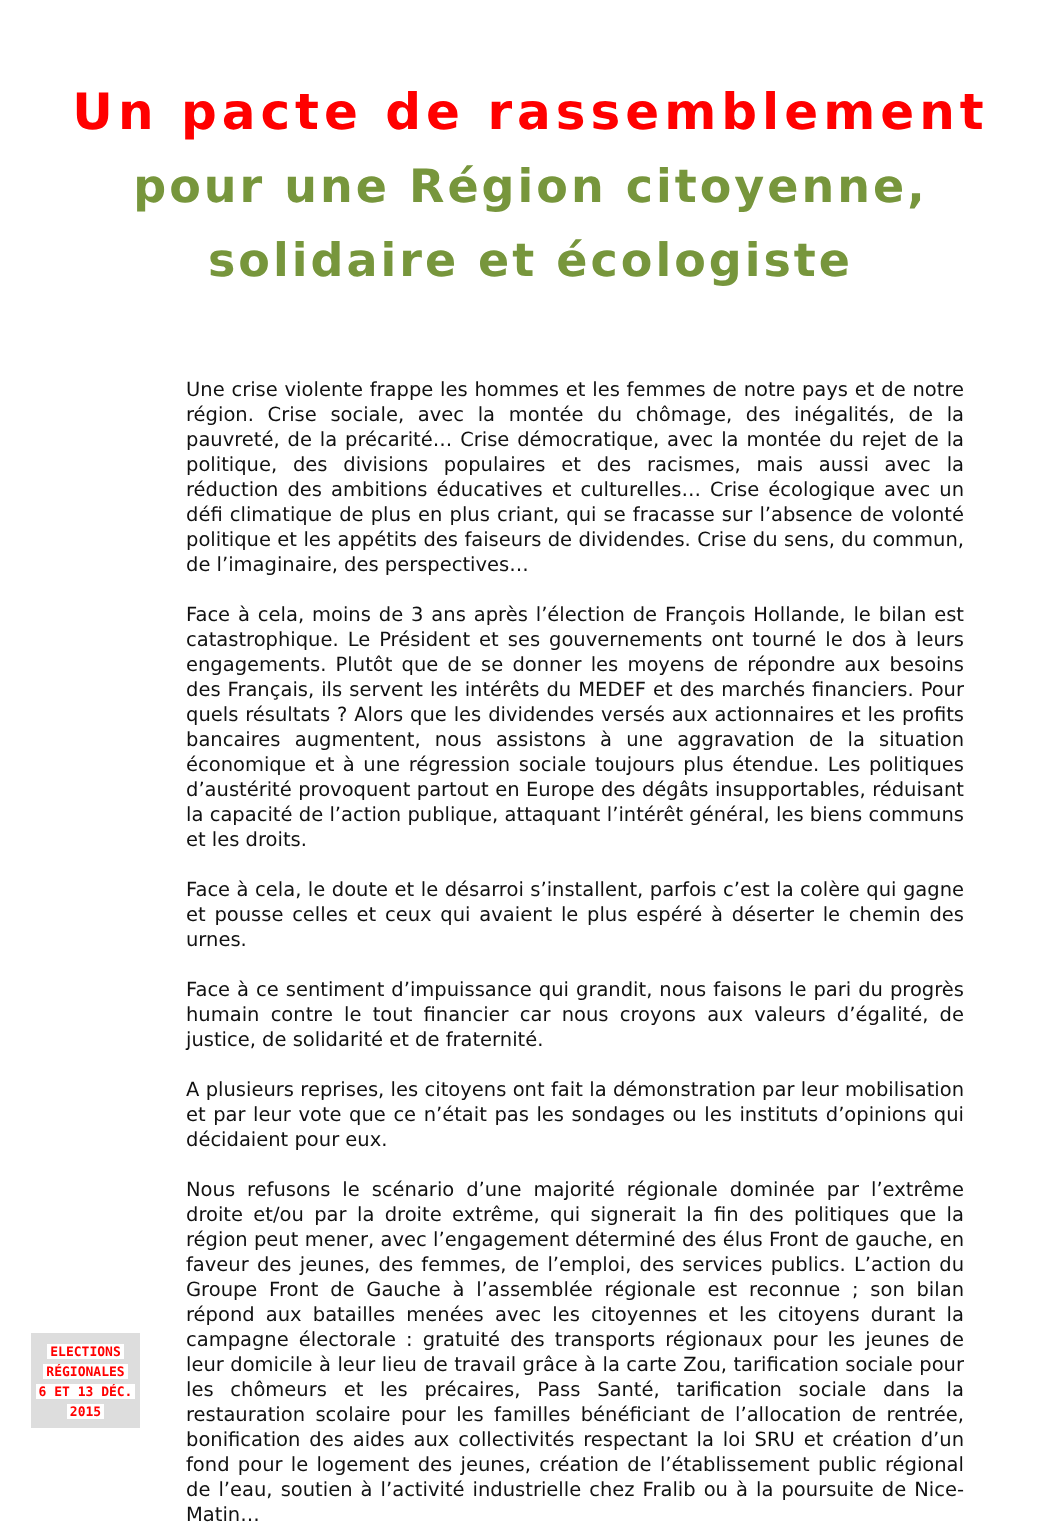Un pacte de rassemblement
pour une Région citoyenne,
solidaire et écologiste
Une crise violente frappe les hommes et les femmes de notre pays et de notre région. Crise sociale, avec la montée du chômage, des inégalités, de la pauvreté, de la précarité… Crise démocratique, avec la montée du rejet de la politique, des divisions populaires et des racismes, mais aussi avec la réduction des ambitions éducatives et culturelles… Crise écologique avec un défi climatique de plus en plus criant, qui se fracasse sur l’absence de volonté politique et les appétits des faiseurs de dividendes. Crise du sens, du commun, de l’imaginaire, des perspectives…
Face à cela, moins de 3 ans après l’élection de François Hollande, le bilan est catastrophique. Le Président et ses gouvernements ont tourné le dos à leurs engagements. Plutôt que de se donner les moyens de répondre aux besoins des Français, ils servent les intérêts du MEDEF et des marchés financiers. Pour quels résultats ? Alors que les dividendes versés aux actionnaires et les profits bancaires augmentent, nous assistons à une aggravation de la situation économique et à une régression sociale toujours plus étendue. Les politiques d’austérité provoquent partout en Europe des dégâts insupportables, réduisant la capacité de l’action publique, attaquant l’intérêt général, les biens communs et les droits.
Face à cela, le doute et le désarroi s’installent, parfois c’est la colère qui gagne et pousse celles et ceux qui avaient le plus espéré à déserter le chemin des urnes.
Face à ce sentiment d’impuissance qui grandit, nous faisons le pari du progrès humain contre le tout financier car nous croyons aux valeurs d’égalité, de justice, de solidarité et de fraternité.
A plusieurs reprises, les citoyens ont fait la démonstration par leur mobilisation et par leur vote que ce n’était pas les sondages ou les instituts d’opinions qui décidaient pour eux.
Nous refusons le scénario d’une majorité régionale dominée par l’extrême droite et/ou par la droite extrême, qui signerait la fin des politiques que la région peut mener, avec l’engagement déterminé des élus Front de gauche, en faveur des jeunes, des femmes, de l’emploi, des services publics. L’action du Groupe Front de Gauche à l’assemblée régionale est reconnue ; son bilan répond aux batailles menées avec les citoyennes et les citoyens durant la campagne électorale : gratuité des transports régionaux pour les jeunes de leur domicile à leur lieu de travail grâce à la carte Zou, tarification sociale pour les chômeurs et les précaires, Pass Santé, tarification sociale dans la restauration scolaire pour les familles bénéficiant de l’allocation de rentrée, bonification des aides aux collectivités respectant la loi SRU et création d’un fond pour le logement des jeunes, création de l’établissement public régional de l’eau, soutien à l’activité industrielle chez Fralib ou à la poursuite de Nice-Matin…
ELECTIONS
RÉGIONALES
6 ET 13 DÉC.
2015